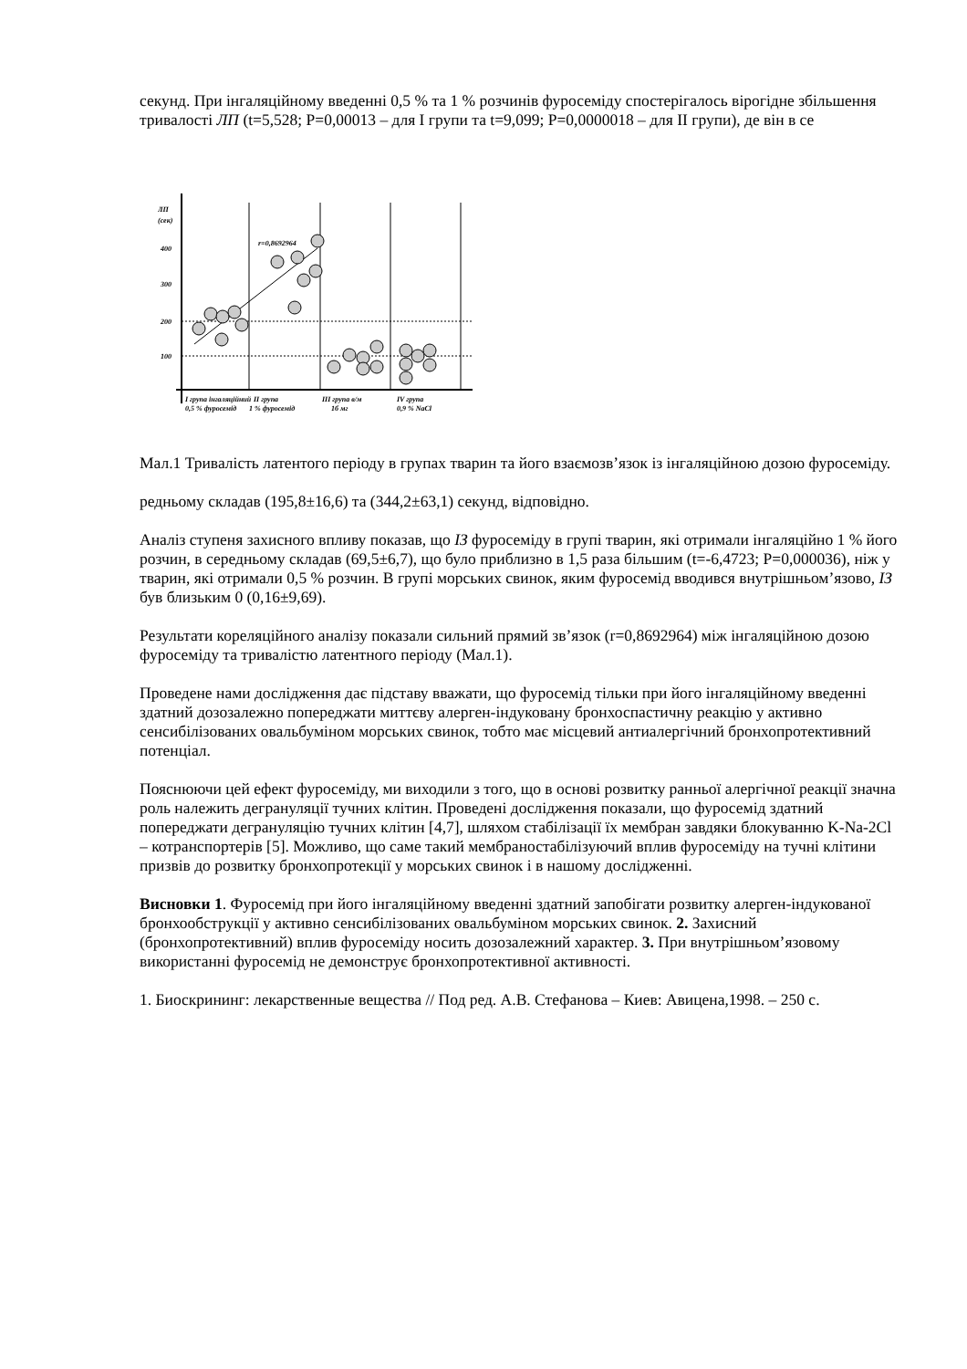секунд. При інгаляційному введенні 0,5 % та 1 % розчинів фуросеміду спостерігалось вірогідне збільшення тривалості ЛП (t=5,528; P=0,00013 – для І групи та t=9,099; P=0,0000018 – для ІІ групи), де він в се
ЛП
(сек)
400
300
200
100
r=0,8692964
І група інгаляційний
0,5 % фуросемід
ІІ група
1 % фуросемід
ІІІ група в/м
1б мг
IV група
0,9 % NaCl
Мал.1 Тривалість латентого періоду в групах тварин та його взаємозв’язок із інгаляційною дозою фуросеміду.
редньому складав (195,8±16,6) та (344,2±63,1) секунд, відповідно.
Аналіз ступеня захисного впливу показав, що ІЗ фуросеміду в групі тварин, які отримали інгаляційно 1 % його розчин, в середньому складав (69,5±6,7), що було приблизно в 1,5 раза більшим (t=-6,4723; P=0,000036), ніж у тварин, які отримали 0,5 % розчин. В групі морських свинок, яким фуросемід вводився внутрішньом’язово, ІЗ був близьким 0 (0,16±9,69).
Результати кореляційного аналізу показали сильний прямий зв’язок (r=0,8692964) між інгаляційною дозою фуросеміду та тривалістю латентного періоду (Мал.1).
Проведене нами дослідження дає підставу вважати, що фуросемід тільки при його інгаляційному введенні здатний дозозалежно попереджати миттєву алерген-індуковану бронхоспастичну реакцію у активно сенсибілізованих овальбуміном морських свинок, тобто має місцевий антиалергічний бронхопротективний потенціал.
Пояснюючи цей ефект фуросеміду, ми виходили з того, що в основі розвитку ранньої алергічної реакції значна роль належить дегрануляції тучних клітин. Проведені дослідження показали, що фуросемід здатний попереджати дегрануляцію тучних клітин [4,7], шляхом стабілізації їх мембран завдяки блокуванню K-Na-2Cl – котранспортерів [5]. Можливо, що саме такий мембраностабілізуючий вплив фуросеміду на тучні клітини призвів до розвитку бронхопротекції у морських свинок і в нашому дослідженні.
Висновки 1. Фуросемід при його інгаляційному введенні здатний запобігати розвитку алерген-індукованої бронхообструкції у активно сенсибілізованих овальбуміном морських свинок. 2. Захисний (бронхопротективний) вплив фуросеміду носить дозозалежний характер. 3. При внутрішньом’язовому використанні фуросемід не демонструє бронхопротективної активності.
1. Биоскрининг: лекарственные вещества // Под ред. А.В. Стефанова – Киев: Авицена,1998. – 250 с.